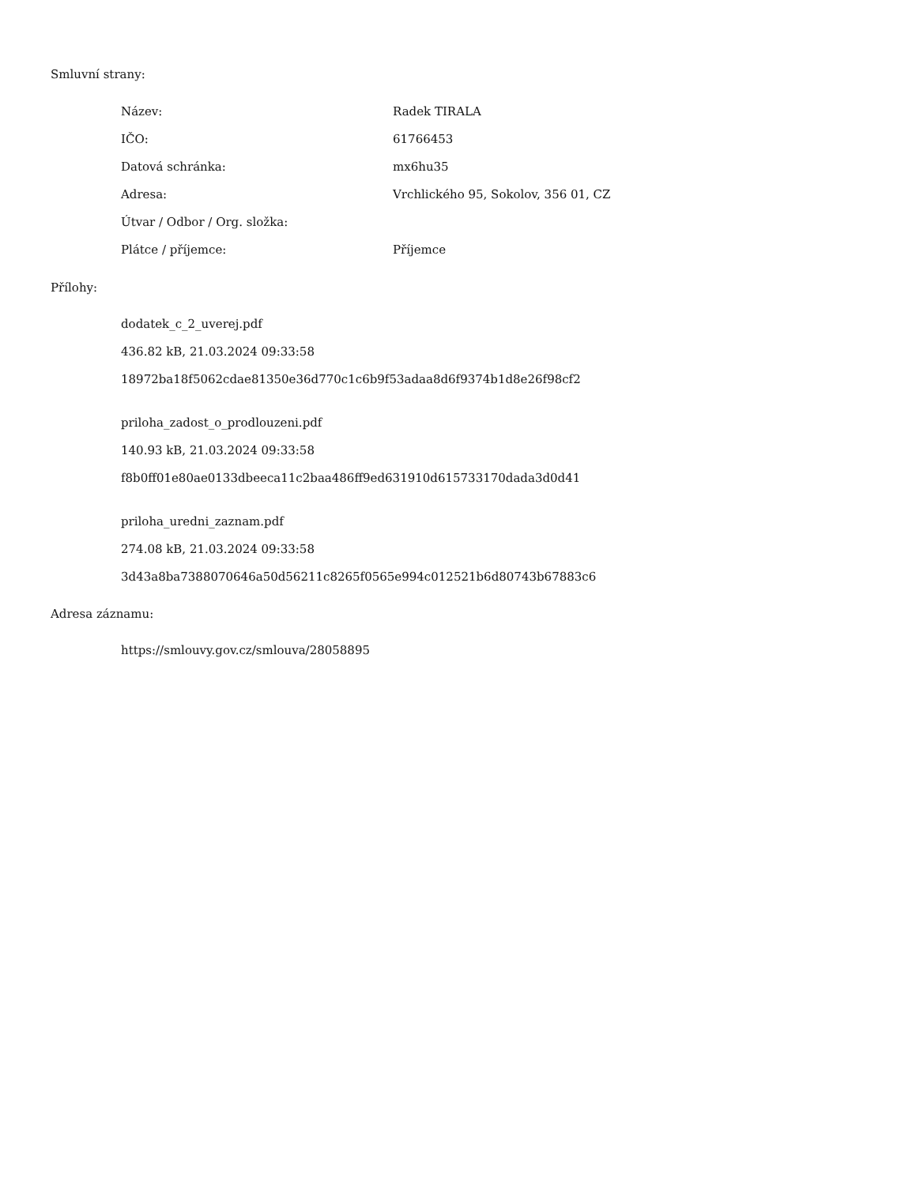Smluvní strany:
| Název: | Radek TIRALA |
| IČO: | 61766453 |
| Datová schránka: | mx6hu35 |
| Adresa: | Vrchlického 95, Sokolov, 356 01, CZ |
| Útvar / Odbor / Org. složka: | |
| Plátce / příjemce: | Příjemce |
Přílohy:
dodatek_c_2_uverej.pdf
436.82 kB, 21.03.2024 09:33:58
18972ba18f5062cdae81350e36d770c1c6b9f53adaa8d6f9374b1d8e26f98cf2
priloha_zadost_o_prodlouzeni.pdf
140.93 kB, 21.03.2024 09:33:58
f8b0ff01e80ae0133dbeeca11c2baa486ff9ed631910d615733170dada3d0d41
priloha_uredni_zaznam.pdf
274.08 kB, 21.03.2024 09:33:58
3d43a8ba7388070646a50d56211c8265f0565e994c012521b6d80743b67883c6
Adresa záznamu:
https://smlouvy.gov.cz/smlouva/28058895